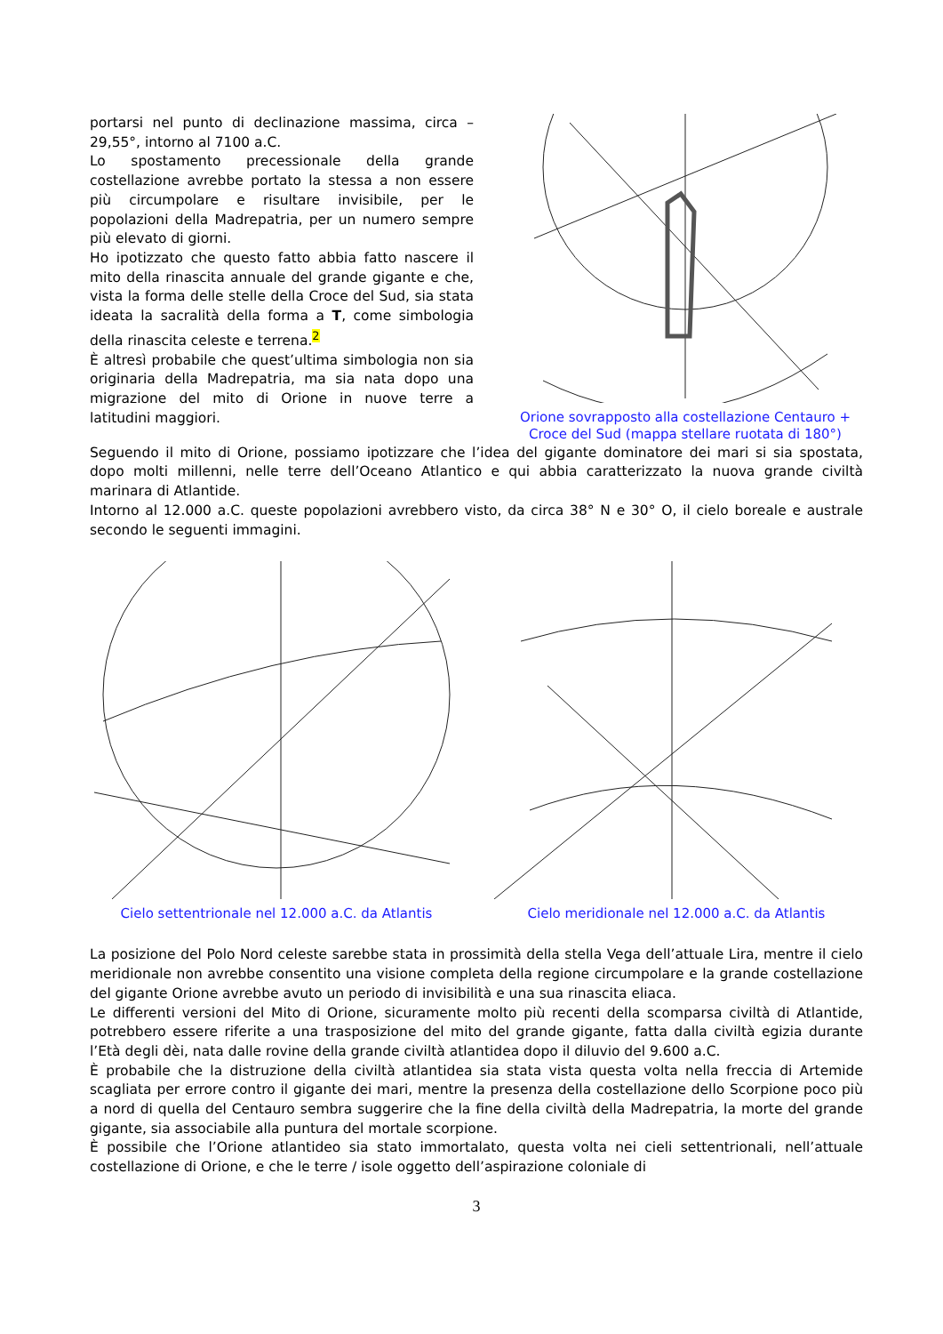portarsi nel punto di declinazione massima, circa – 29,55°, intorno al 7100 a.C.
Lo spostamento precessionale della grande costellazione avrebbe portato la stessa a non essere più circumpolare e risultare invisibile, per le popolazioni della Madrepatria, per un numero sempre più elevato di giorni.
Ho ipotizzato che questo fatto abbia fatto nascere il mito della rinascita annuale del grande gigante e che, vista la forma delle stelle della Croce del Sud, sia stata ideata la sacralità della forma a T, come simbologia della rinascita celeste e terrena.<sup>2</sup>
È altresì probabile che quest’ultima simbologia non sia originaria della Madrepatria, ma sia nata dopo una migrazione del mito di Orione in nuove terre a latitudini maggiori.
Orione sovrapposto alla costellazione Centauro + Croce del Sud (mappa stellare ruotata di 180°)
Seguendo il mito di Orione, possiamo ipotizzare che l’idea del gigante dominatore dei mari si sia spostata, dopo molti millenni, nelle terre dell’Oceano Atlantico e qui abbia caratterizzato la nuova grande civiltà marinara di Atlantide.
Intorno al 12.000 a.C. queste popolazioni avrebbero visto, da circa 38° N e 30° O, il cielo boreale e australe secondo le seguenti immagini.
Cielo settentrionale nel 12.000 a.C. da Atlantis
Cielo meridionale nel 12.000 a.C. da Atlantis
La posizione del Polo Nord celeste sarebbe stata in prossimità della stella Vega dell’attuale Lira, mentre il cielo meridionale non avrebbe consentito una visione completa della regione circumpolare e la grande costellazione del gigante Orione avrebbe avuto un periodo di invisibilità e una sua rinascita eliaca.
Le differenti versioni del Mito di Orione, sicuramente molto più recenti della scomparsa civiltà di Atlantide, potrebbero essere riferite a una trasposizione del mito del grande gigante, fatta dalla civiltà egizia durante l’Età degli dèi, nata dalle rovine della grande civiltà atlantidea dopo il diluvio del 9.600 a.C.
È probabile che la distruzione della civiltà atlantidea sia stata vista questa volta nella freccia di Artemide scagliata per errore contro il gigante dei mari, mentre la presenza della costellazione dello Scorpione poco più a nord di quella del Centauro sembra suggerire che la fine della civiltà della Madrepatria, la morte del grande gigante, sia associabile alla puntura del mortale scorpione.
È possibile che l’Orione atlantideo sia stato immortalato, questa volta nei cieli settentrionali, nell’attuale costellazione di Orione, e che le terre / isole oggetto dell’aspirazione coloniale di
3